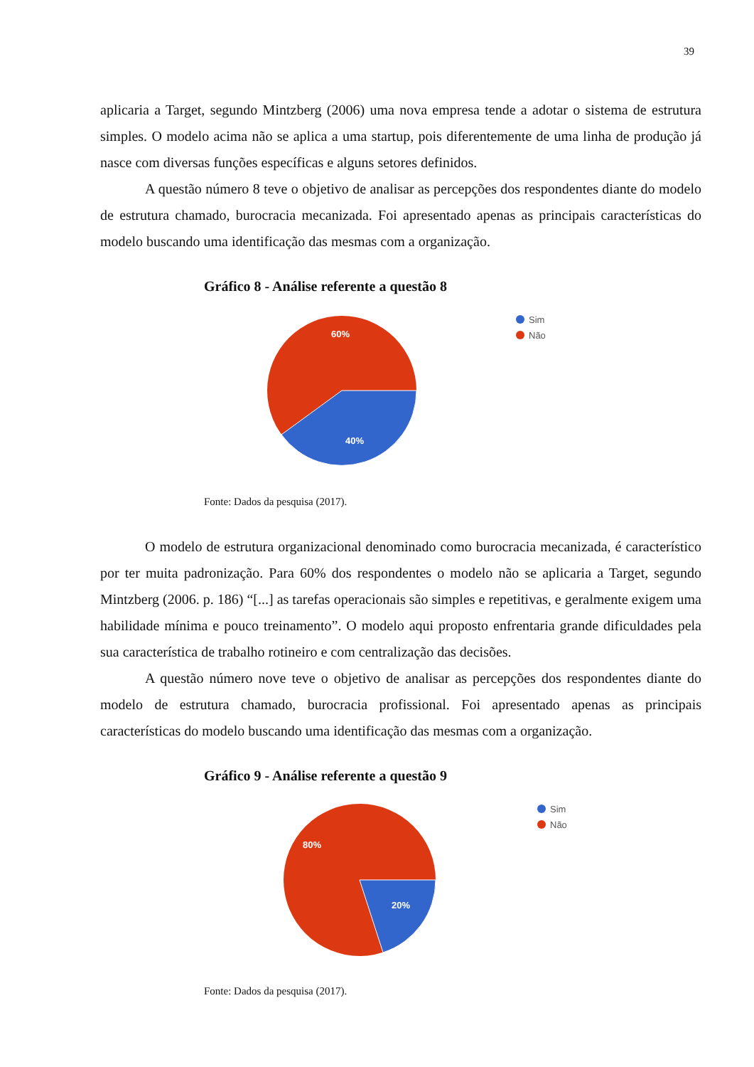39
aplicaria a Target, segundo Mintzberg (2006) uma nova empresa tende a adotar o sistema de estrutura simples. O modelo acima não se aplica a uma startup, pois diferentemente de uma linha de produção já nasce com diversas funções específicas e alguns setores definidos.
A questão número 8 teve o objetivo de analisar as percepções dos respondentes diante do modelo de estrutura chamado, burocracia mecanizada. Foi apresentado apenas as principais características do modelo buscando uma identificação das mesmas com a organização.
Gráfico 8 - Análise referente a questão 8
60%
40%
Sim
Não
Fonte: Dados da pesquisa (2017).
O modelo de estrutura organizacional denominado como burocracia mecanizada, é característico por ter muita padronização. Para 60% dos respondentes o modelo não se aplicaria a Target, segundo Mintzberg (2006. p. 186) “[...] as tarefas operacionais são simples e repetitivas, e geralmente exigem uma habilidade mínima e pouco treinamento”. O modelo aqui proposto enfrentaria grande dificuldades pela sua característica de trabalho rotineiro e com centralização das decisões.
A questão número nove teve o objetivo de analisar as percepções dos respondentes diante do modelo de estrutura chamado, burocracia profissional. Foi apresentado apenas as principais características do modelo buscando uma identificação das mesmas com a organização.
Gráfico 9 - Análise referente a questão 9
80%
20%
Sim
Não
Fonte: Dados da pesquisa (2017).